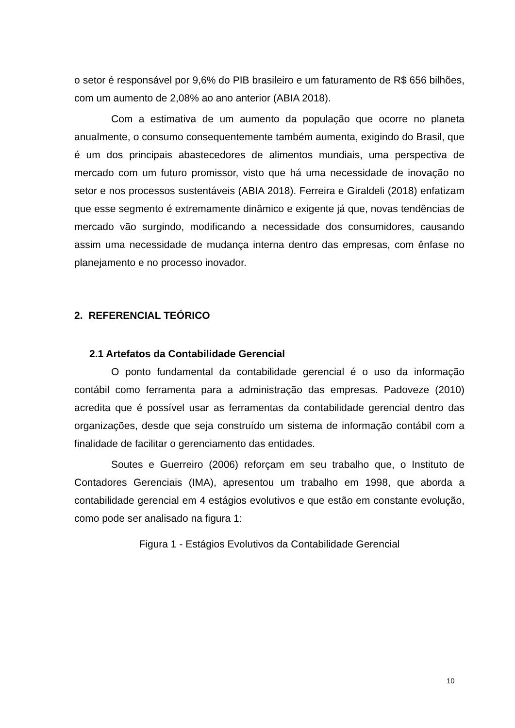o setor é responsável por 9,6% do PIB brasileiro e um faturamento de R$ 656 bilhões, com um aumento de 2,08% ao ano anterior (ABIA 2018).
Com a estimativa de um aumento da população que ocorre no planeta anualmente, o consumo consequentemente também aumenta, exigindo do Brasil, que é um dos principais abastecedores de alimentos mundiais, uma perspectiva de mercado com um futuro promissor, visto que há uma necessidade de inovação no setor e nos processos sustentáveis (ABIA 2018). Ferreira e Giraldeli (2018) enfatizam que esse segmento é extremamente dinâmico e exigente já que, novas tendências de mercado vão surgindo, modificando a necessidade dos consumidores, causando assim uma necessidade de mudança interna dentro das empresas, com ênfase no planejamento e no processo inovador.
2. REFERENCIAL TEÓRICO
2.1 Artefatos da Contabilidade Gerencial
O ponto fundamental da contabilidade gerencial é o uso da informação contábil como ferramenta para a administração das empresas. Padoveze (2010) acredita que é possível usar as ferramentas da contabilidade gerencial dentro das organizações, desde que seja construído um sistema de informação contábil com a finalidade de facilitar o gerenciamento das entidades.
Soutes e Guerreiro (2006) reforçam em seu trabalho que, o Instituto de Contadores Gerenciais (IMA), apresentou um trabalho em 1998, que aborda a contabilidade gerencial em 4 estágios evolutivos e que estão em constante evolução, como pode ser analisado na figura 1:
Figura 1 - Estágios Evolutivos da Contabilidade Gerencial
10